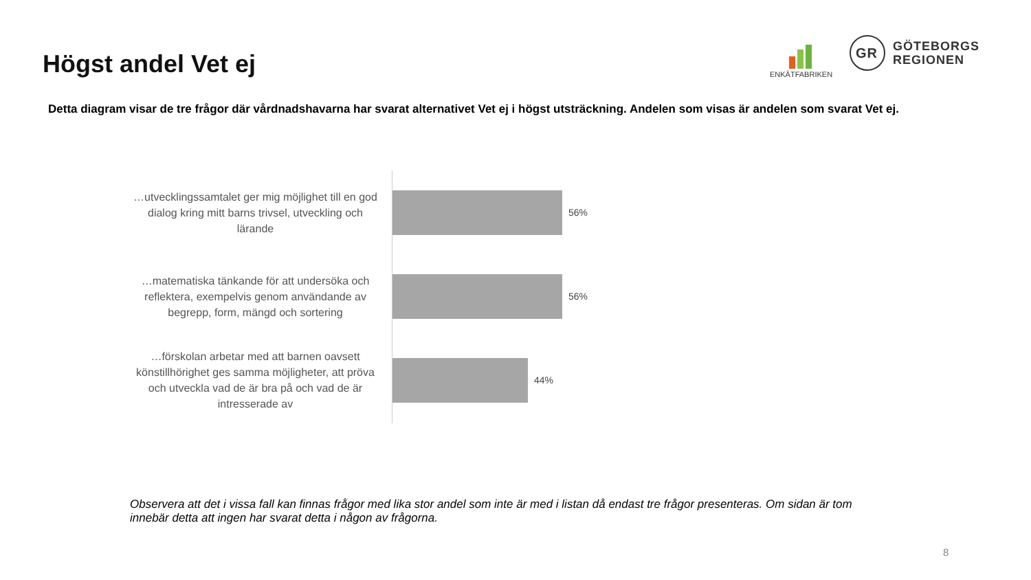Högst andel Vet ej
ENKÄTFABRIKEN
GR
GÖTEBORGS
REGIONEN
Detta diagram visar de tre frågor där vårdnadshavarna har svarat alternativet Vet ej i högst utsträckning. Andelen som visas är andelen som svarat Vet ej.
…utvecklingssamtalet ger mig möjlighet till en god dialog kring mitt barns trivsel, utveckling och lärande
56%
…matematiska tänkande för att undersöka och reflektera, exempelvis genom användande av begrepp, form, mängd och sortering
56%
…förskolan arbetar med att barnen oavsett könstillhörighet ges samma möjligheter, att pröva och utveckla vad de är bra på och vad de är intresserade av
44%
Observera att det i vissa fall kan finnas frågor med lika stor andel som inte är med i listan då endast tre frågor presenteras. Om sidan är tom innebär detta att ingen har svarat detta i någon av frågorna.
8